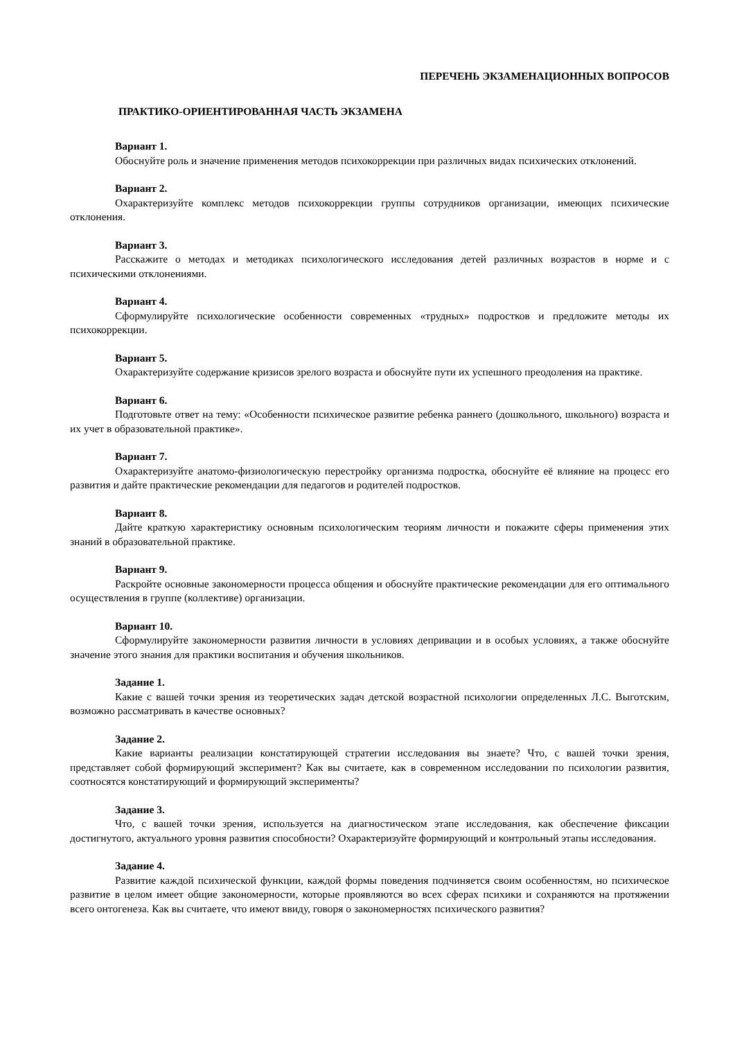ПЕРЕЧЕНЬ ЭКЗАМЕНАЦИОННЫХ ВОПРОСОВ
ПРАКТИКО-ОРИЕНТИРОВАННАЯ ЧАСТЬ ЭКЗАМЕНА
Вариант 1.
Обоснуйте роль и значение применения методов психокоррекции при различных видах психических отклонений.
Вариант 2.
Охарактеризуйте комплекс методов психокоррекции группы сотрудников организации, имеющих психические отклонения.
Вариант 3.
Расскажите о методах и методиках психологического исследования детей различных возрастов в норме и с психическими отклонениями.
Вариант 4.
Сформулируйте психологические особенности современных «трудных» подростков и предложите методы их психокоррекции.
Вариант 5.
Охарактеризуйте содержание кризисов зрелого возраста и обоснуйте пути их успешного преодоления на практике.
Вариант 6.
Подготовьте ответ на тему: «Особенности психическое развитие ребенка раннего (дошкольного, школьного) возраста и их учет в образовательной практике».
Вариант 7.
Охарактеризуйте анатомо-физиологическую перестройку организма подростка, обоснуйте её влияние на процесс его развития и дайте практические рекомендации для педагогов и родителей подростков.
Вариант 8.
Дайте краткую характеристику основным психологическим теориям личности и покажите сферы применения этих знаний в образовательной практике.
Вариант 9.
Раскройте основные закономерности процесса общения и обоснуйте практические рекомендации для его оптимального осуществления в группе (коллективе) организации.
Вариант 10.
Сформулируйте закономерности развития личности в условиях депривации и в особых условиях, а также обоснуйте значение этого знания для практики воспитания и обучения школьников.
Задание 1.
Какие с вашей точки зрения из теоретических задач детской возрастной психологии определенных Л.С. Выготским, возможно рассматривать в качестве основных?
Задание 2.
Какие варианты реализации констатирующей стратегии исследования вы знаете? Что, с вашей точки зрения, представляет собой формирующий эксперимент? Как вы считаете, как в современном исследовании по психологии развития, соотносятся констатирующий и формирующий эксперименты?
Задание 3.
Что, с вашей точки зрения, используется на диагностическом этапе исследования, как обеспечение фиксации достигнутого, актуального уровня развития способности? Охарактеризуйте формирующий и контрольный этапы исследования.
Задание 4.
Развитие каждой психической функции, каждой формы поведения подчиняется своим особенностям, но психическое развитие в целом имеет общие закономерности, которые проявляются во всех сферах психики и сохраняются на протяжении всего онтогенеза. Как вы считаете, что имеют ввиду, говоря о закономерностях психического развития?